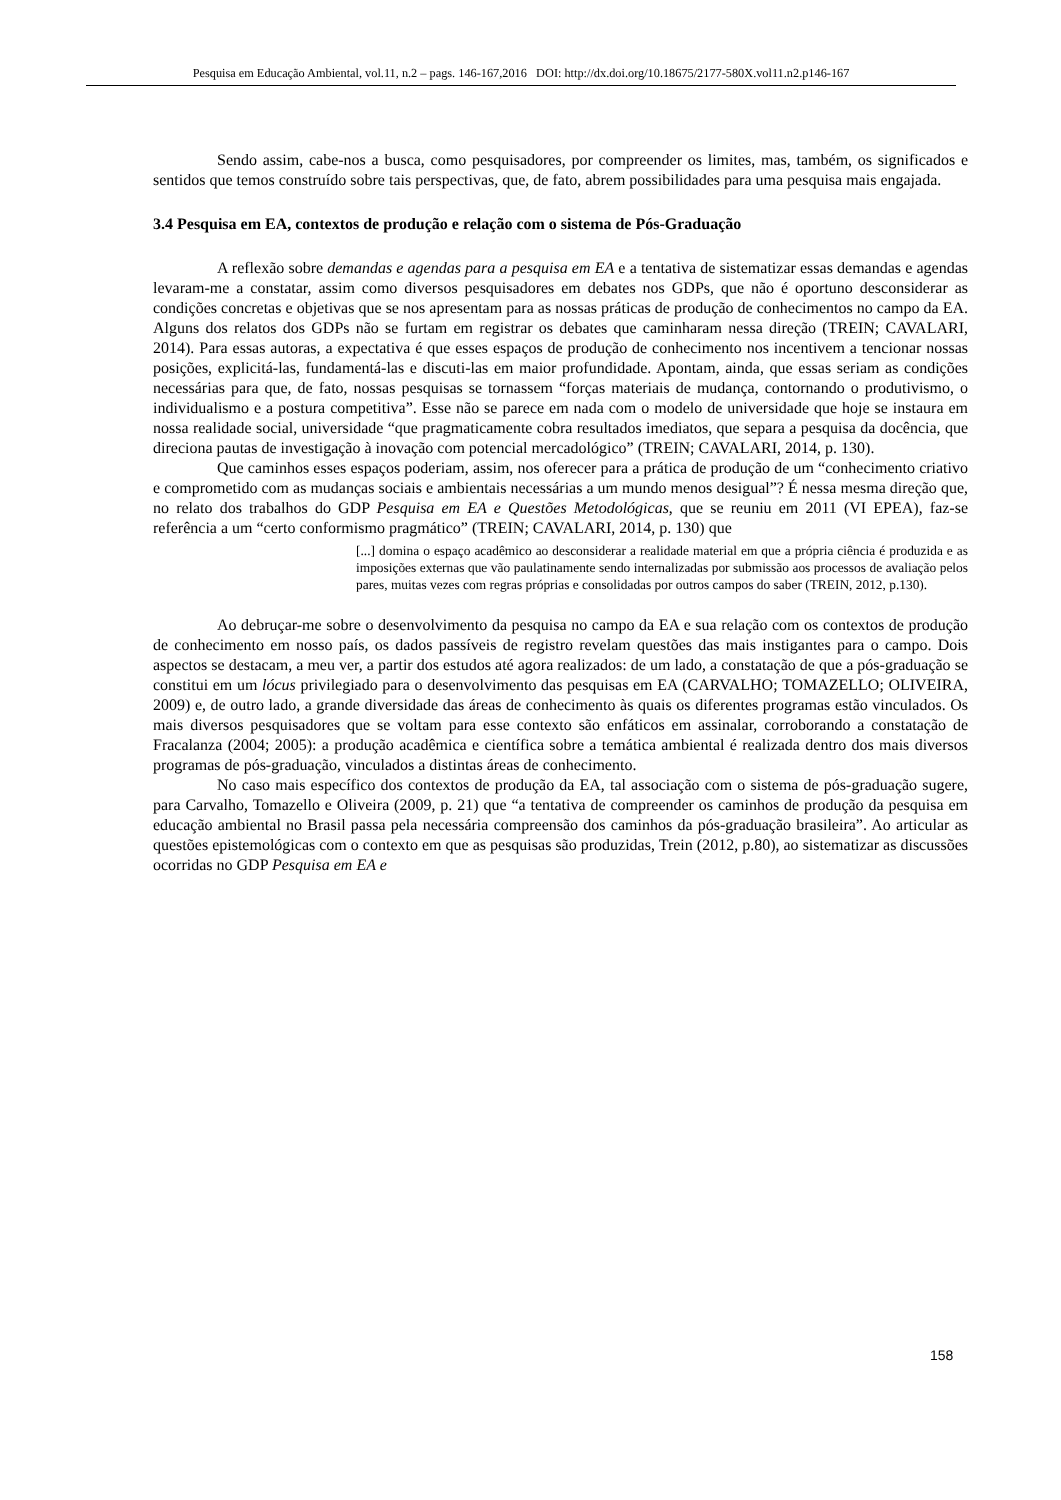Pesquisa em Educação Ambiental, vol.11, n.2 – pags. 146-167,2016 DOI: http://dx.doi.org/10.18675/2177-580X.vol11.n2.p146-167
Sendo assim, cabe-nos a busca, como pesquisadores, por compreender os limites, mas, também, os significados e sentidos que temos construído sobre tais perspectivas, que, de fato, abrem possibilidades para uma pesquisa mais engajada.
3.4 Pesquisa em EA, contextos de produção e relação com o sistema de Pós-Graduação
A reflexão sobre demandas e agendas para a pesquisa em EA e a tentativa de sistematizar essas demandas e agendas levaram-me a constatar, assim como diversos pesquisadores em debates nos GDPs, que não é oportuno desconsiderar as condições concretas e objetivas que se nos apresentam para as nossas práticas de produção de conhecimentos no campo da EA. Alguns dos relatos dos GDPs não se furtam em registrar os debates que caminharam nessa direção (TREIN; CAVALARI, 2014). Para essas autoras, a expectativa é que esses espaços de produção de conhecimento nos incentivem a tencionar nossas posições, explicitá-las, fundamentá-las e discuti-las em maior profundidade. Apontam, ainda, que essas seriam as condições necessárias para que, de fato, nossas pesquisas se tornassem “forças materiais de mudança, contornando o produtivismo, o individualismo e a postura competitiva”. Esse não se parece em nada com o modelo de universidade que hoje se instaura em nossa realidade social, universidade “que pragmaticamente cobra resultados imediatos, que separa a pesquisa da docência, que direciona pautas de investigação à inovação com potencial mercadológico” (TREIN; CAVALARI, 2014, p. 130).
Que caminhos esses espaços poderiam, assim, nos oferecer para a prática de produção de um “conhecimento criativo e comprometido com as mudanças sociais e ambientais necessárias a um mundo menos desigual”? É nessa mesma direção que, no relato dos trabalhos do GDP Pesquisa em EA e Questões Metodológicas, que se reuniu em 2011 (VI EPEA), faz-se referência a um “certo conformismo pragmático” (TREIN; CAVALARI, 2014, p. 130) que
[...] domina o espaço acadêmico ao desconsiderar a realidade material em que a própria ciência é produzida e as imposições externas que vão paulatinamente sendo internalizadas por submissão aos processos de avaliação pelos pares, muitas vezes com regras próprias e consolidadas por outros campos do saber (TREIN, 2012, p.130).
Ao debruçar-me sobre o desenvolvimento da pesquisa no campo da EA e sua relação com os contextos de produção de conhecimento em nosso país, os dados passíveis de registro revelam questões das mais instigantes para o campo. Dois aspectos se destacam, a meu ver, a partir dos estudos até agora realizados: de um lado, a constatação de que a pós-graduação se constitui em um lócus privilegiado para o desenvolvimento das pesquisas em EA (CARVALHO; TOMAZELLO; OLIVEIRA, 2009) e, de outro lado, a grande diversidade das áreas de conhecimento às quais os diferentes programas estão vinculados. Os mais diversos pesquisadores que se voltam para esse contexto são enfáticos em assinalar, corroborando a constatação de Fracalanza (2004; 2005): a produção acadêmica e científica sobre a temática ambiental é realizada dentro dos mais diversos programas de pós-graduação, vinculados a distintas áreas de conhecimento.
No caso mais específico dos contextos de produção da EA, tal associação com o sistema de pós-graduação sugere, para Carvalho, Tomazello e Oliveira (2009, p. 21) que “a tentativa de compreender os caminhos de produção da pesquisa em educação ambiental no Brasil passa pela necessária compreensão dos caminhos da pós-graduação brasileira”. Ao articular as questões epistemológicas com o contexto em que as pesquisas são produzidas, Trein (2012, p.80), ao sistematizar as discussões ocorridas no GDP Pesquisa em EA e
158